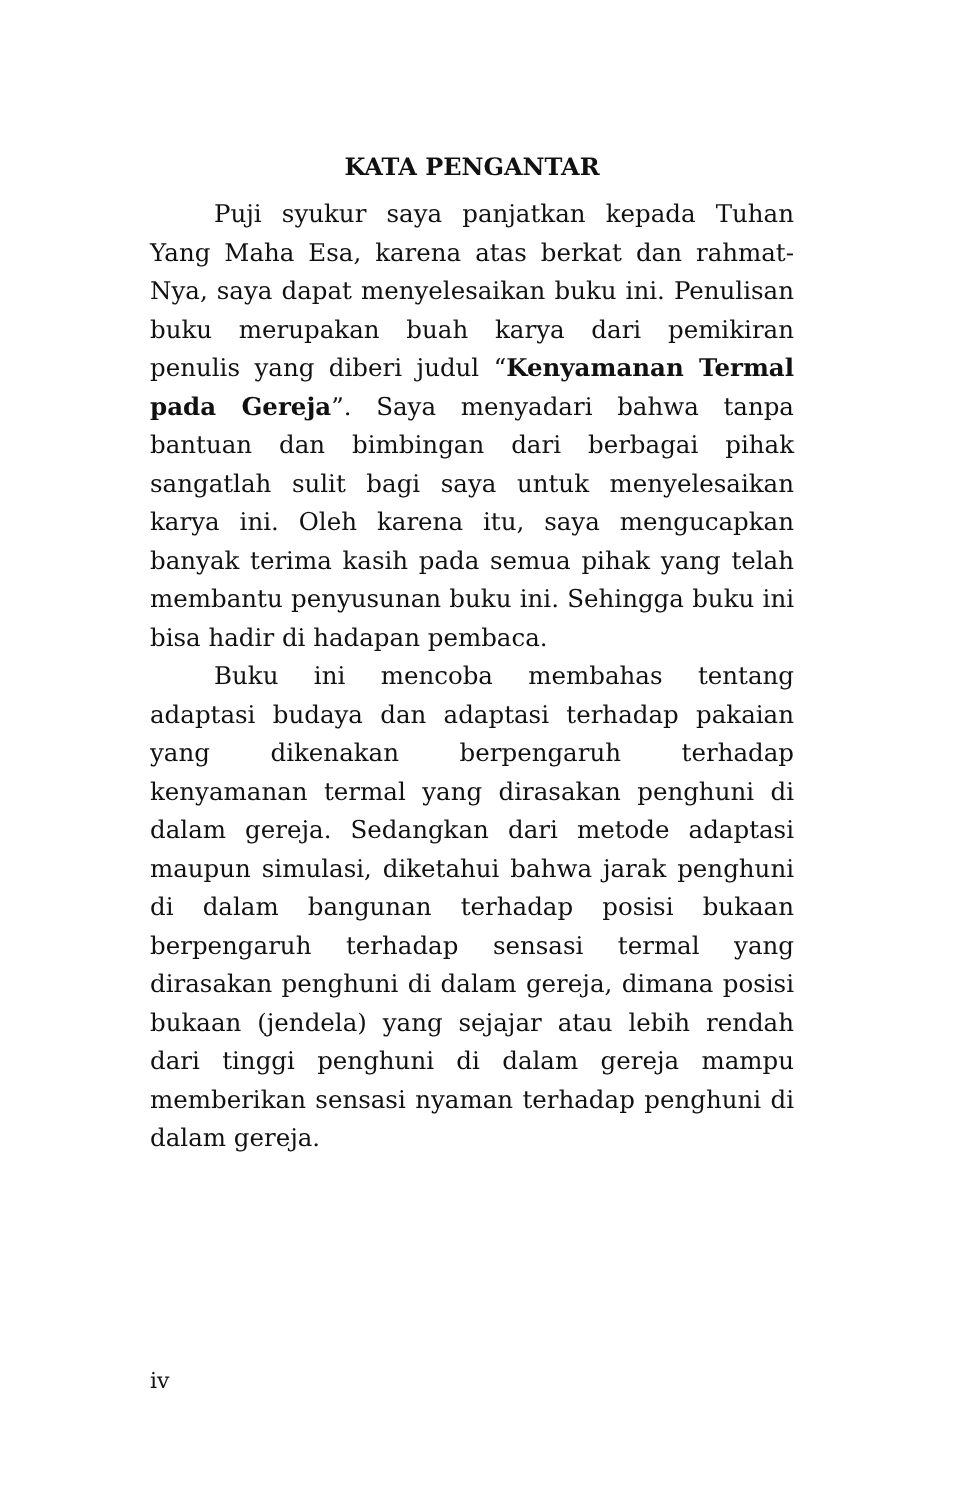KATA PENGANTAR
Puji syukur saya panjatkan kepada Tuhan Yang Maha Esa, karena atas berkat dan rahmat-Nya, saya dapat menyelesaikan buku ini. Penulisan buku merupakan buah karya dari pemikiran penulis yang diberi judul “Kenyamanan Termal pada Gereja”. Saya menyadari bahwa tanpa bantuan dan bimbingan dari berbagai pihak sangatlah sulit bagi saya untuk menyelesaikan karya ini. Oleh karena itu, saya mengucapkan banyak terima kasih pada semua pihak yang telah membantu penyusunan buku ini. Sehingga buku ini bisa hadir di hadapan pembaca.
Buku ini mencoba membahas tentang adaptasi budaya dan adaptasi terhadap pakaian yang dikenakan berpengaruh terhadap kenyamanan termal yang dirasakan penghuni di dalam gereja. Sedangkan dari metode adaptasi maupun simulasi, diketahui bahwa jarak penghuni di dalam bangunan terhadap posisi bukaan berpengaruh terhadap sensasi termal yang dirasakan penghuni di dalam gereja, dimana posisi bukaan (jendela) yang sejajar atau lebih rendah dari tinggi penghuni di dalam gereja mampu memberikan sensasi nyaman terhadap penghuni di dalam gereja.
iv